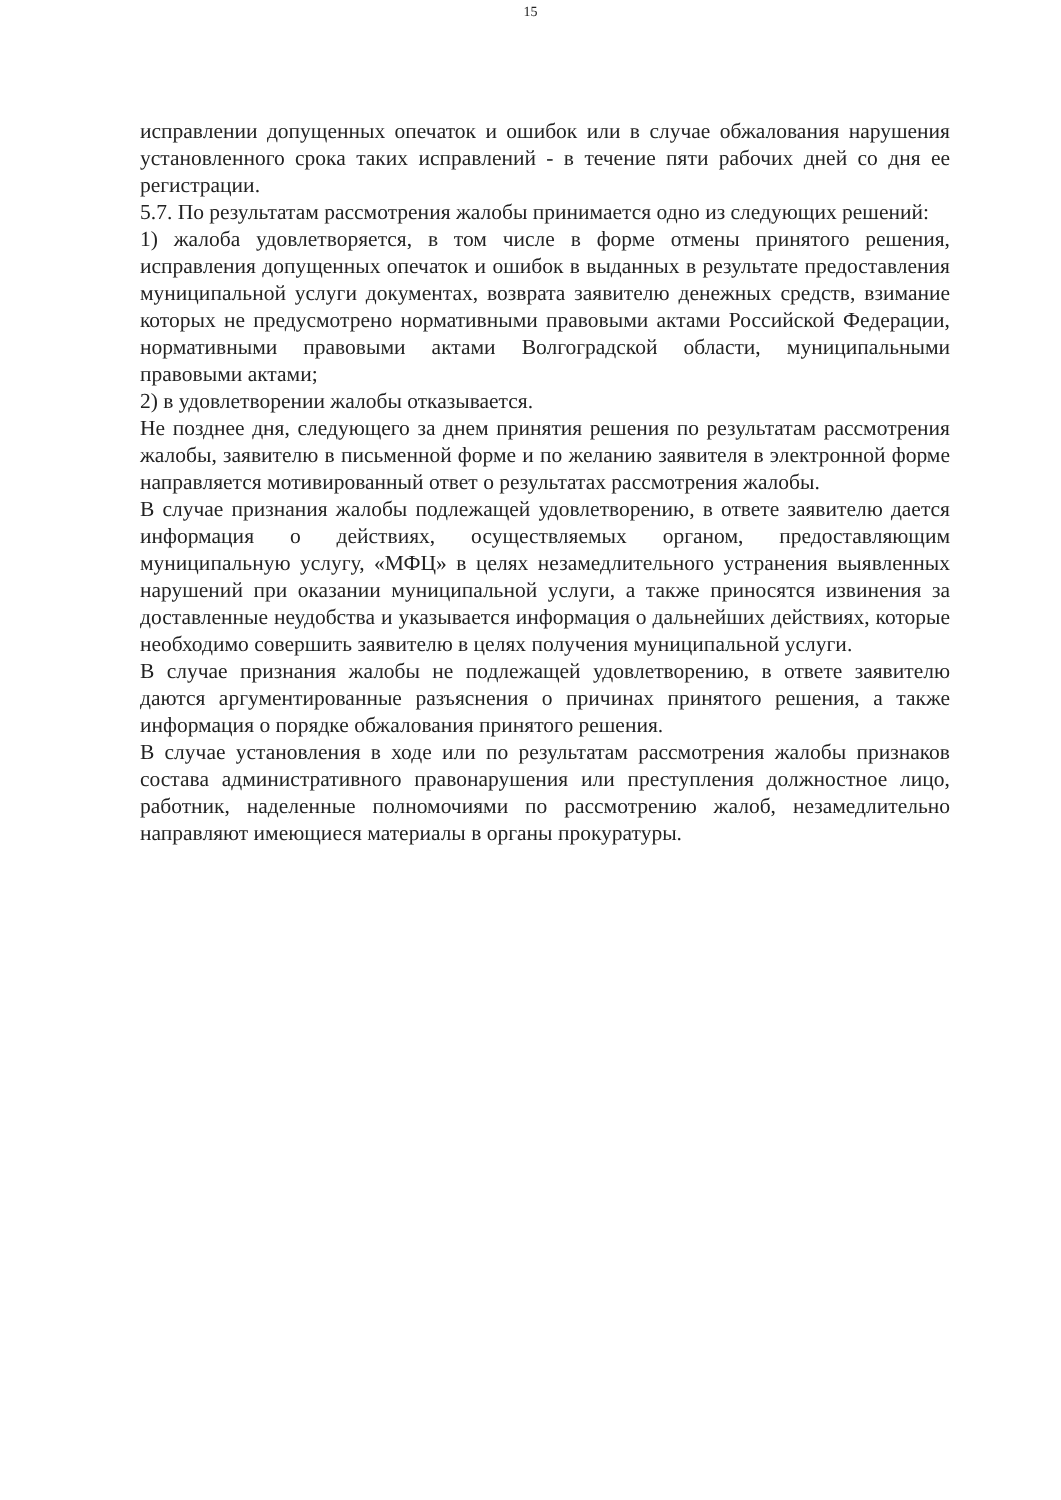15
исправлении допущенных опечаток и ошибок или в случае обжалования нарушения установленного срока таких исправлений - в течение пяти рабочих дней со дня ее регистрации.
5.7. По результатам рассмотрения жалобы принимается одно из следующих решений:
1) жалоба удовлетворяется, в том числе в форме отмены принятого решения, исправления допущенных опечаток и ошибок в выданных в результате предоставления муниципальной услуги документах, возврата заявителю денежных средств, взимание которых не предусмотрено нормативными правовыми актами Российской Федерации, нормативными правовыми актами Волгоградской области, муниципальными правовыми актами;
2) в удовлетворении жалобы отказывается.
Не позднее дня, следующего за днем принятия решения по результатам рассмотрения жалобы, заявителю в письменной форме и по желанию заявителя в электронной форме направляется мотивированный ответ о результатах рассмотрения жалобы.
В случае признания жалобы подлежащей удовлетворению, в ответе заявителю дается информация о действиях, осуществляемых органом, предоставляющим муниципальную услугу, «МФЦ» в целях незамедлительного устранения выявленных нарушений при оказании муниципальной услуги, а также приносятся извинения за доставленные неудобства и указывается информация о дальнейших действиях, которые необходимо совершить заявителю в целях получения муниципальной услуги.
В случае признания жалобы не подлежащей удовлетворению, в ответе заявителю даются аргументированные разъяснения о причинах принятого решения, а также информация о порядке обжалования принятого решения.
В случае установления в ходе или по результатам рассмотрения жалобы признаков состава административного правонарушения или преступления должностное лицо, работник, наделенные полномочиями по рассмотрению жалоб, незамедлительно направляют имеющиеся материалы в органы прокуратуры.